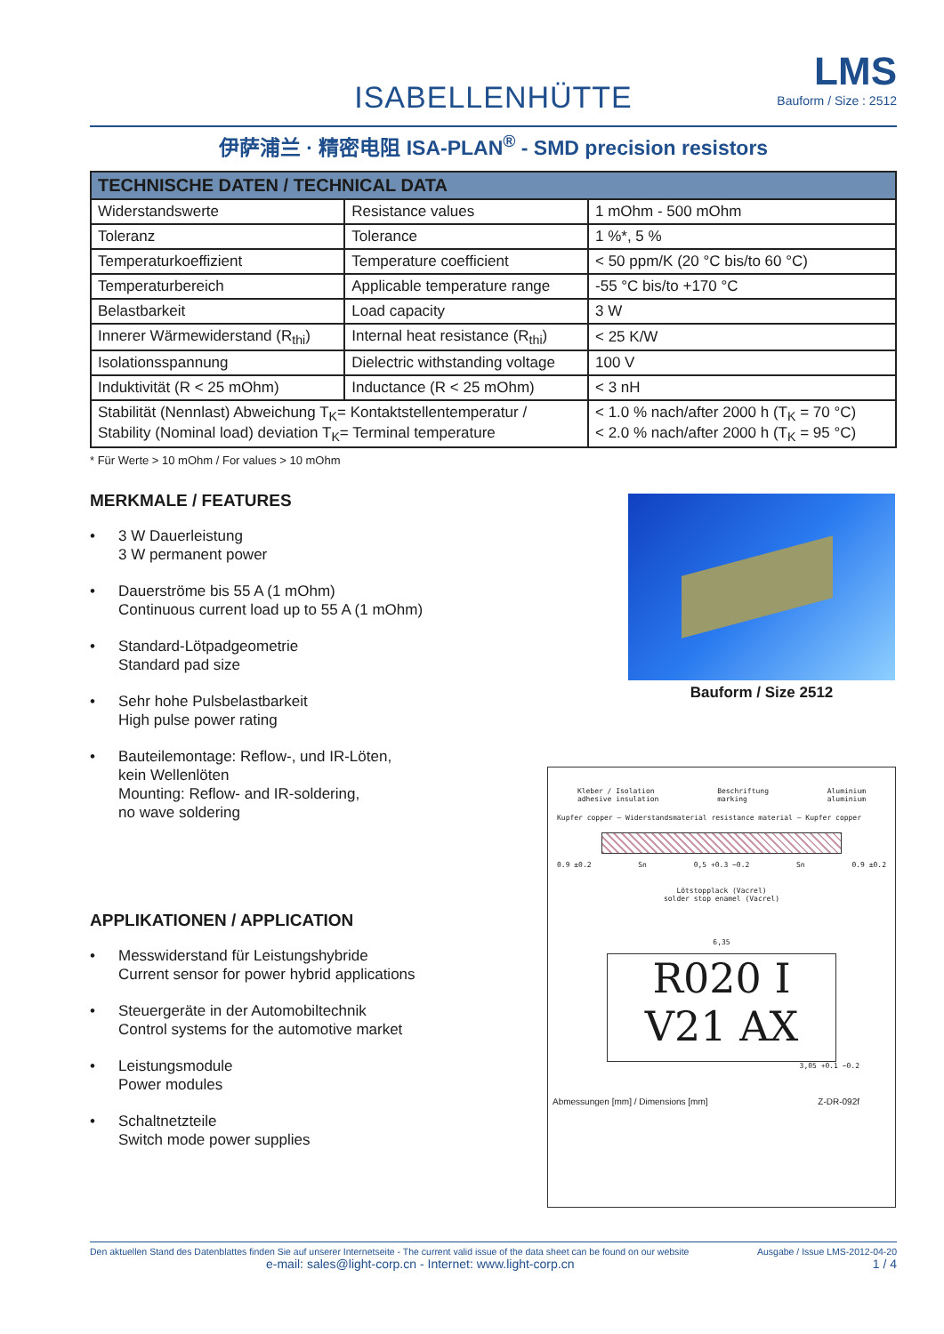ISABELLENHÜTTE
LMS
Bauform / Size : 2512
伊萨浦兰 · 精密电阻 ISA-PLAN<sup>®</sup> - SMD precision resistors
| TECHNISCHE DATEN / TECHNICAL DATA | | |
| --- | --- | --- |
| Widerstandswerte | Resistance values | 1 mOhm - 500 mOhm |
| Toleranz | Tolerance | 1 %*, 5 % |
| Temperaturkoeffizient | Temperature coefficient | < 50 ppm/K (20 °C bis/to 60 °C) |
| Temperaturbereich | Applicable temperature range | -55 °C bis/to +170 °C |
| Belastbarkeit | Load capacity | 3 W |
| Innerer Wärmewiderstand (R<sub>thi</sub>) | Internal heat resistance (R<sub>thi</sub>) | < 25 K/W |
| Isolationsspannung | Dielectric withstanding voltage | 100 V |
| Induktivität (R < 25 mOhm) | Inductance (R < 25 mOhm) | < 3 nH |
| Stabilität (Nennlast) Abweichung T<sub>K</sub>= Kontaktstellentemperatur / Stability (Nominal load) deviation T<sub>K</sub>= Terminal temperature | | < 1.0 % nach/after 2000 h (T<sub>K</sub> = 70 °C) < 2.0 % nach/after 2000 h (T<sub>K</sub> = 95 °C) |
* Für Werte > 10 mOhm / For values > 10 mOhm
MERKMALE / FEATURES
• 3 W Dauerleistung
3 W permanent power
• Dauerströme bis 55 A (1 mOhm)
Continuous current load up to 55 A (1 mOhm)
• Standard-Lötpadgeometrie
Standard pad size
• Sehr hohe Pulsbelastbarkeit
High pulse power rating
• Bauteilemontage: Reflow-, und IR-Löten,
kein Wellenlöten
Mounting: Reflow- and IR-soldering,
no wave soldering
APPLIKATIONEN / APPLICATION
• Messwiderstand für Leistungshybride
Current sensor for power hybrid applications
• Steuergeräte in der Automobiltechnik
Control systems for the automotive market
• Leistungsmodule
Power modules
• Schaltnetzteile
Switch mode power supplies
Bauform / Size 2512
Kleber / Isolation
adhesive insulation Beschriftung
marking Aluminium
aluminium
Kupfer copper — Widerstandsmaterial resistance material — Kupfer copper
0.9 ±0.2 Sn 0,5 +0.3 −0.2 Sn 0.9 ±0.2
Lötstopplack (Vacrel)
solder stop enamel (Vacrel)
6,35
R020 I
V21 AX
3,05 +0.1 −0.2
Abmessungen [mm] / Dimensions [mm] Z-DR-092f
Den aktuellen Stand des Datenblattes finden Sie auf unserer Internetseite - The current valid issue of the data sheet can be found on our website Ausgabe / Issue LMS-2012-04-20
e-mail: sales@light-corp.cn - Internet: www.light-corp.cn 1 / 4